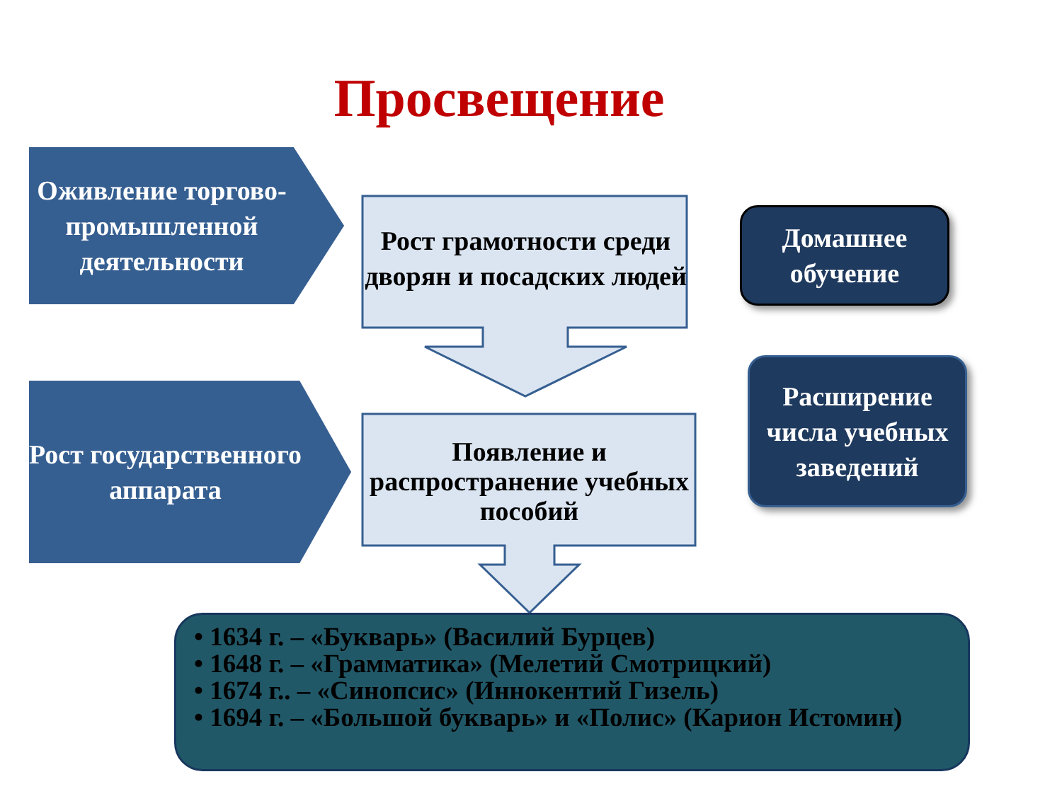Просвещение
Оживление торгово-промышленной деятельности
Рост государственного аппарата
Рост грамотности среди дворян и посадских людей
Появление и распространение учебных пособий
Домашнее обучение
Расширение числа учебных заведений
• 1634 г. – «Букварь» (Василий Бурцев)
• 1648 г. – «Грамматика» (Мелетий Смотрицкий)
• 1674 г.. – «Синопсис» (Иннокентий Гизель)
• 1694 г. – «Большой букварь» и «Полис» (Карион Истомин)